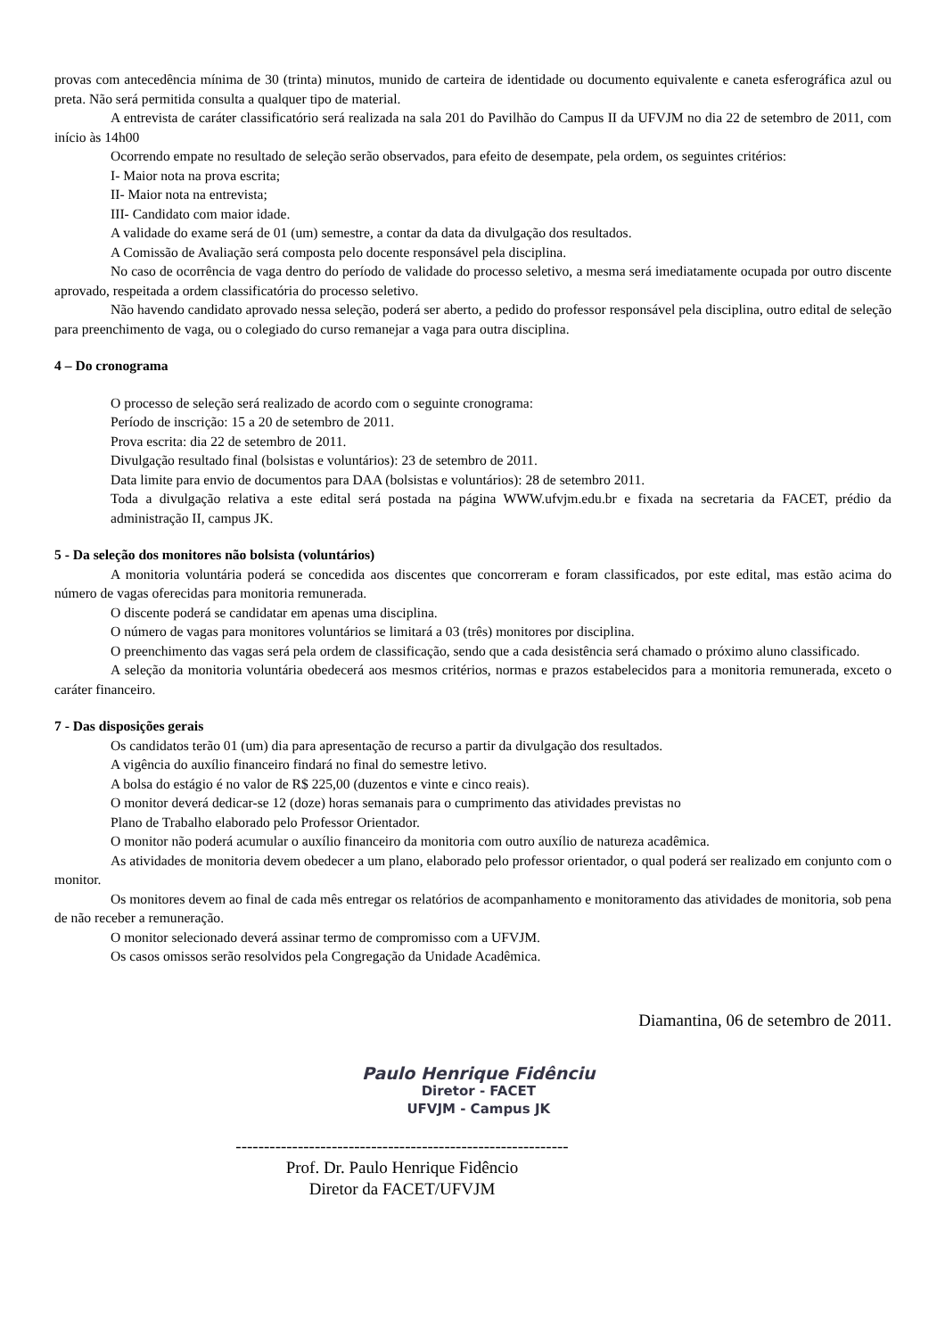provas com antecedência mínima de 30 (trinta) minutos, munido de carteira de identidade ou documento equivalente e caneta esferográfica azul ou preta. Não será permitida consulta a qualquer tipo de material.
A entrevista de caráter classificatório será realizada na sala 201 do Pavilhão do Campus II da UFVJM no dia 22 de setembro de 2011, com início às 14h00
Ocorrendo empate no resultado de seleção serão observados, para efeito de desempate, pela ordem, os seguintes critérios:
I- Maior nota na prova escrita;
II- Maior nota na entrevista;
III- Candidato com maior idade.
A validade do exame será de 01 (um) semestre, a contar da data da divulgação dos resultados.
A Comissão de Avaliação será composta pelo docente responsável pela disciplina.
No caso de ocorrência de vaga dentro do período de validade do processo seletivo, a mesma será imediatamente ocupada por outro discente aprovado, respeitada a ordem classificatória do processo seletivo.
Não havendo candidato aprovado nessa seleção, poderá ser aberto, a pedido do professor responsável pela disciplina, outro edital de seleção para preenchimento de vaga, ou o colegiado do curso remanejar a vaga para outra disciplina.
4 – Do cronograma
O processo de seleção será realizado de acordo com o seguinte cronograma:
Período de inscrição: 15 a 20 de setembro de 2011.
Prova escrita: dia 22 de setembro de 2011.
Divulgação resultado final (bolsistas e voluntários): 23 de setembro de 2011.
Data limite para envio de documentos para DAA (bolsistas e voluntários): 28 de setembro 2011.
Toda a divulgação relativa a este edital será postada na página WWW.ufvjm.edu.br e fixada na secretaria da FACET, prédio da administração II, campus JK.
5 - Da seleção dos monitores não bolsista (voluntários)
A monitoria voluntária poderá se concedida aos discentes que concorreram e foram classificados, por este edital, mas estão acima do número de vagas oferecidas para monitoria remunerada.
O discente poderá se candidatar em apenas uma disciplina.
O número de vagas para monitores voluntários se limitará a 03 (três) monitores por disciplina.
O preenchimento das vagas será pela ordem de classificação, sendo que a cada desistência será chamado o próximo aluno classificado.
A seleção da monitoria voluntária obedecerá aos mesmos critérios, normas e prazos estabelecidos para a monitoria remunerada, exceto o caráter financeiro.
7 - Das disposições gerais
Os candidatos terão 01 (um) dia para apresentação de recurso a partir da divulgação dos resultados.
A vigência do auxílio financeiro findará no final do semestre letivo.
A bolsa do estágio é no valor de R$ 225,00 (duzentos e vinte e cinco reais).
O monitor deverá dedicar-se 12 (doze) horas semanais para o cumprimento das atividades previstas no
Plano de Trabalho elaborado pelo Professor Orientador.
O monitor não poderá acumular o auxílio financeiro da monitoria com outro auxílio de natureza acadêmica.
As atividades de monitoria devem obedecer a um plano, elaborado pelo professor orientador, o qual poderá ser realizado em conjunto com o monitor.
Os monitores devem ao final de cada mês entregar os relatórios de acompanhamento e monitoramento das atividades de monitoria, sob pena de não receber a remuneração.
O monitor selecionado deverá assinar termo de compromisso com a UFVJM.
Os casos omissos serão resolvidos pela Congregação da Unidade Acadêmica.
Diamantina, 06 de setembro de 2011.
Paulo Henrique Fidênciu
Diretor - FACET
UFVJM - Campus JK
-----------------------------------------------------------
Prof. Dr. Paulo Henrique Fidêncio
Diretor da FACET/UFVJM